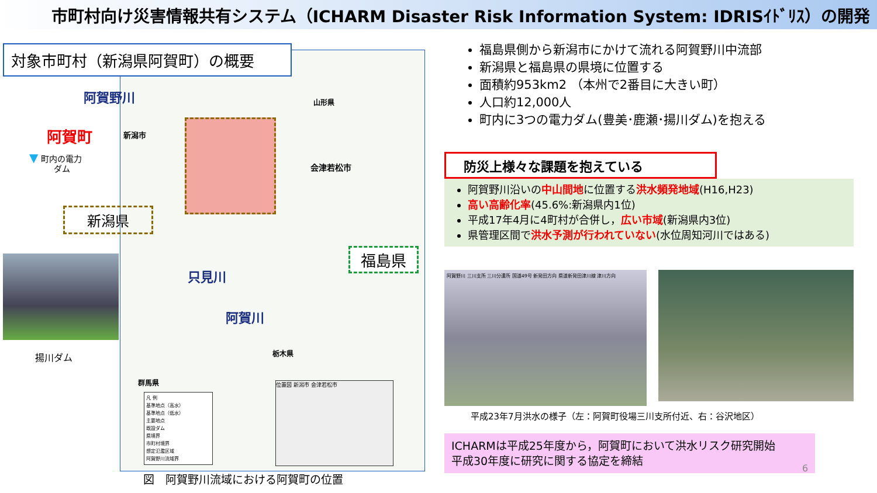市町村向け災害情報共有システム（ICHARM Disaster Risk Information System: IDRISｲﾄﾞﾘｽ）の開発
新潟市
会津若松市
山形県
只見川
阿賀川
栃木県
群馬県
福島県
凡 例
基準地点（高水）
基準地点（低水）
主要地点
既設ダム
県境界
市町村境界
想定氾濫区域
阿賀野川流域界
位置図 新潟市 会津若松市
対象市町村（新潟県阿賀町）の概要
阿賀野川
阿賀町
▼ 町内の電力
　　　ダム
新潟県
揚川ダム
図　阿賀野川流域における阿賀町の位置
福島県側から新潟市にかけて流れる阿賀野川中流部
新潟県と福島県の県境に位置する
面積約953km2 （本州で2番目に大きい町）
人口約12,000人
町内に3つの電力ダム(豊美･鹿瀬･揚川ダム)を抱える
防災上様々な課題を抱えている
阿賀野川沿いの中山間地に位置する洪水頻発地域(H16,H23)
高い高齢化率(45.6%:新潟県内1位)
平成17年4月に4町村が合併し，広い市域(新潟県内3位)
県管理区間で洪水予測が行われていない(水位周知河川ではある)
阿賀野川 三川支所 三川分遣所 国道49号 新発田方向 県道新発田津川線 津川方向
平成23年7月洪水の様子（左：阿賀町役場三川支所付近、右：谷沢地区）
ICHARMは平成25年度から，阿賀町において洪水リスク研究開始
平成30年度に研究に関する協定を締結
6